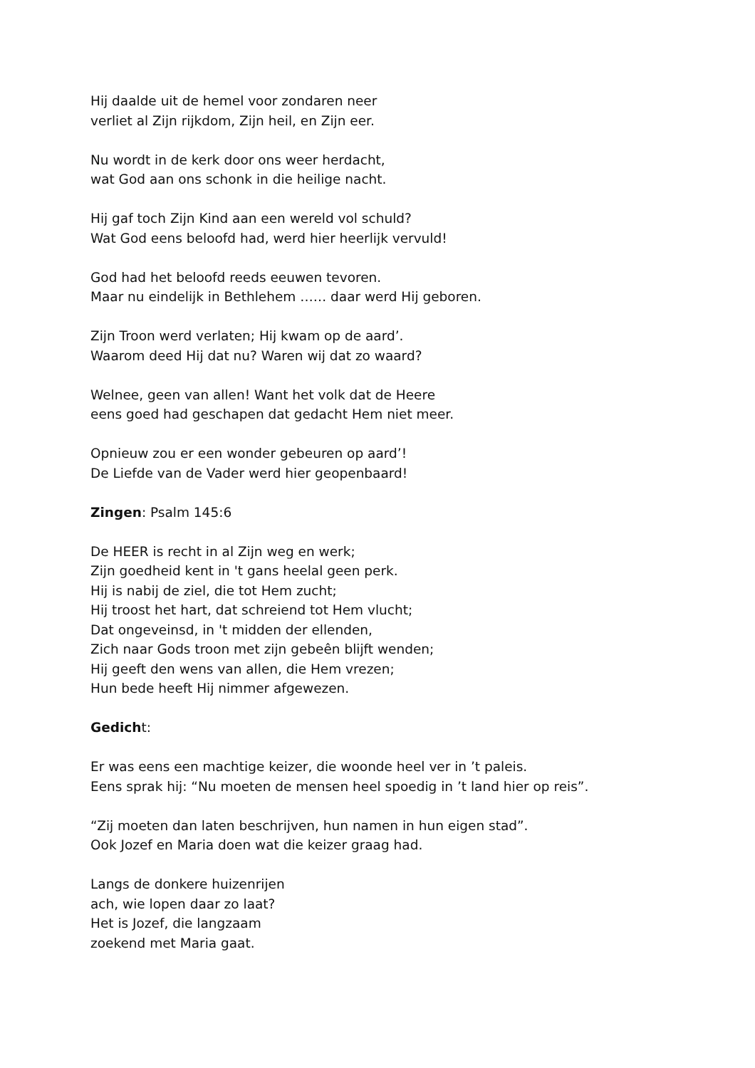Hij daalde uit de hemel voor zondaren neer
verliet al Zijn rijkdom, Zijn heil, en Zijn eer.
Nu wordt in de kerk door ons weer herdacht,
wat God aan ons schonk in die heilige nacht.
Hij gaf toch Zijn Kind aan een wereld vol schuld?
Wat God eens beloofd had, werd hier heerlijk vervuld!
God had het beloofd reeds eeuwen tevoren.
Maar nu eindelijk in Bethlehem …… daar werd Hij geboren.
Zijn Troon werd verlaten; Hij kwam op de aard’.
Waarom deed Hij dat nu? Waren wij dat zo waard?
Welnee, geen van allen! Want het volk dat de Heere
eens goed had geschapen dat gedacht Hem niet meer.
Opnieuw zou er een wonder gebeuren op aard’!
De Liefde van de Vader werd hier geopenbaard!
Zingen: Psalm 145:6
De HEER is recht in al Zijn weg en werk;
Zijn goedheid kent in 't gans heelal geen perk.
Hij is nabij de ziel, die tot Hem zucht;
Hij troost het hart, dat schreiend tot Hem vlucht;
Dat ongeveinsd, in 't midden der ellenden,
Zich naar Gods troon met zijn gebeên blijft wenden;
Hij geeft den wens van allen, die Hem vrezen;
Hun bede heeft Hij nimmer afgewezen.
Gedicht:
Er was eens een machtige keizer, die woonde heel ver in ’t paleis.
Eens sprak hij: “Nu moeten de mensen heel spoedig in ’t land hier op reis”.
“Zij moeten dan laten beschrijven, hun namen in hun eigen stad”.
Ook Jozef en Maria doen wat die keizer graag had.
Langs de donkere huizenrijen
ach, wie lopen daar zo laat?
Het is Jozef, die langzaam
zoekend met Maria gaat.